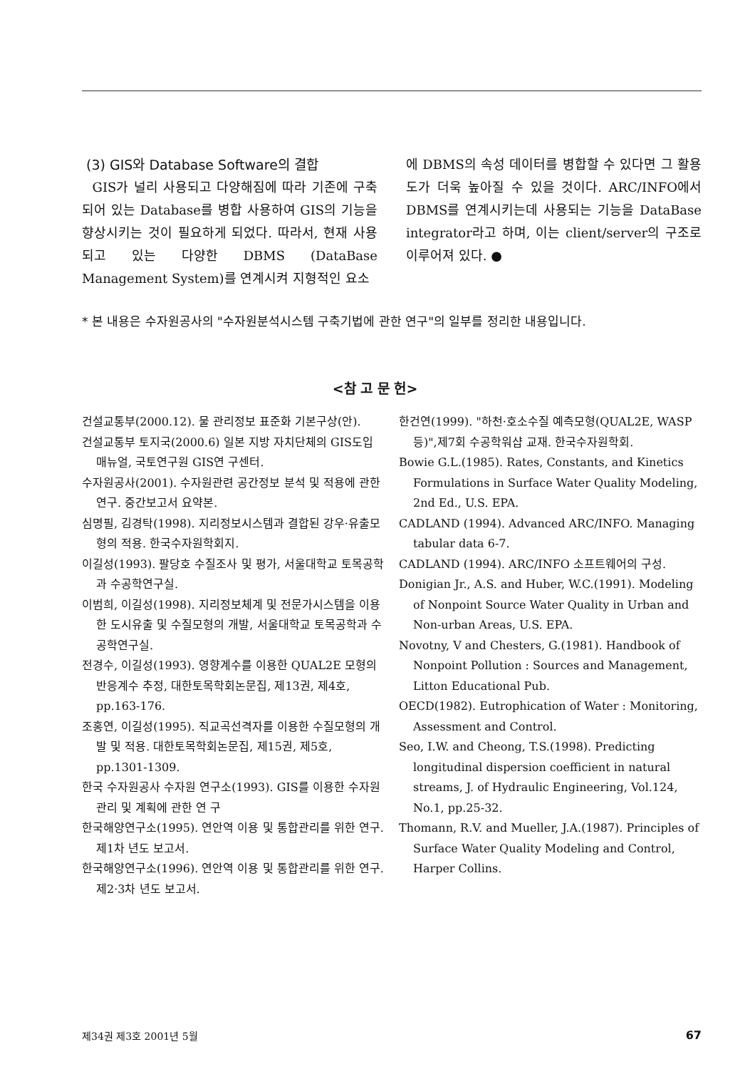(3) GIS와 Database Software의 결합
GIS가 널리 사용되고 다양해짐에 따라 기존에 구축되어 있는 Database를 병합 사용하여 GIS의 기능을 향상시키는 것이 필요하게 되었다. 따라서, 현재 사용되고 있는 다양한 DBMS (DataBase Management System)를 연계시켜 지형적인 요소
에 DBMS의 속성 데이터를 병합할 수 있다면 그 활용도가 더욱 높아질 수 있을 것이다. ARC/INFO에서 DBMS를 연계시키는데 사용되는 기능을 DataBase integrator라고 하며, 이는 client/server의 구조로 이루어져 있다. ●
* 본 내용은 수자원공사의 "수자원분석시스템 구축기법에 관한 연구"의 일부를 정리한 내용입니다.
<참 고 문 헌>
건설교통부(2000.12). 물 관리정보 표준화 기본구상(안).
건설교통부 토지국(2000.6) 일본 지방 자치단체의 GIS도입 매뉴얼, 국토연구원 GIS연 구센터.
수자원공사(2001). 수자원관련 공간정보 분석 및 적용에 관한 연구. 중간보고서 요약본.
심명필, 김경탁(1998). 지리정보시스템과 결합된 강우·유출모형의 적용. 한국수자원학회지.
이길성(1993). 팔당호 수질조사 및 평가, 서울대학교 토목공학과 수공학연구실.
이범희, 이길성(1998). 지리정보체계 및 전문가시스템을 이용한 도시유출 및 수질모형의 개발, 서울대학교 토목공학과 수공학연구실.
전경수, 이길성(1993). 영향계수를 이용한 QUAL2E 모형의 반응계수 추정, 대한토목학회논문집, 제13권, 제4호, pp.163-176.
조홍연, 이길성(1995). 직교곡선격자를 이용한 수질모형의 개발 및 적용. 대한토목학회논문집, 제15권, 제5호, pp.1301-1309.
한국 수자원공사 수자원 연구소(1993). GIS를 이용한 수자원 관리 및 계획에 관한 연 구
한국해양연구소(1995). 연안역 이용 및 통합관리를 위한 연구. 제1차 년도 보고서.
한국해양연구소(1996). 연안역 이용 및 통합관리를 위한 연구. 제2·3차 년도 보고서.
한건연(1999). "하천·호소수질 예측모형(QUAL2E, WASP 등)",제7회 수공학워샵 교재. 한국수자원학회.
Bowie G.L.(1985). Rates, Constants, and Kinetics Formulations in Surface Water Quality Modeling, 2nd Ed., U.S. EPA.
CADLAND (1994). Advanced ARC/INFO. Managing tabular data 6-7.
CADLAND (1994). ARC/INFO 소프트웨어의 구성.
Donigian Jr., A.S. and Huber, W.C.(1991). Modeling of Nonpoint Source Water Quality in Urban and Non-urban Areas, U.S. EPA.
Novotny, V and Chesters, G.(1981). Handbook of Nonpoint Pollution : Sources and Management, Litton Educational Pub.
OECD(1982). Eutrophication of Water : Monitoring, Assessment and Control.
Seo, I.W. and Cheong, T.S.(1998). Predicting longitudinal dispersion coefficient in natural streams, J. of Hydraulic Engineering, Vol.124, No.1, pp.25-32.
Thomann, R.V. and Mueller, J.A.(1987). Principles of Surface Water Quality Modeling and Control, Harper Collins.
제34권 제3호 2001년 5월 67